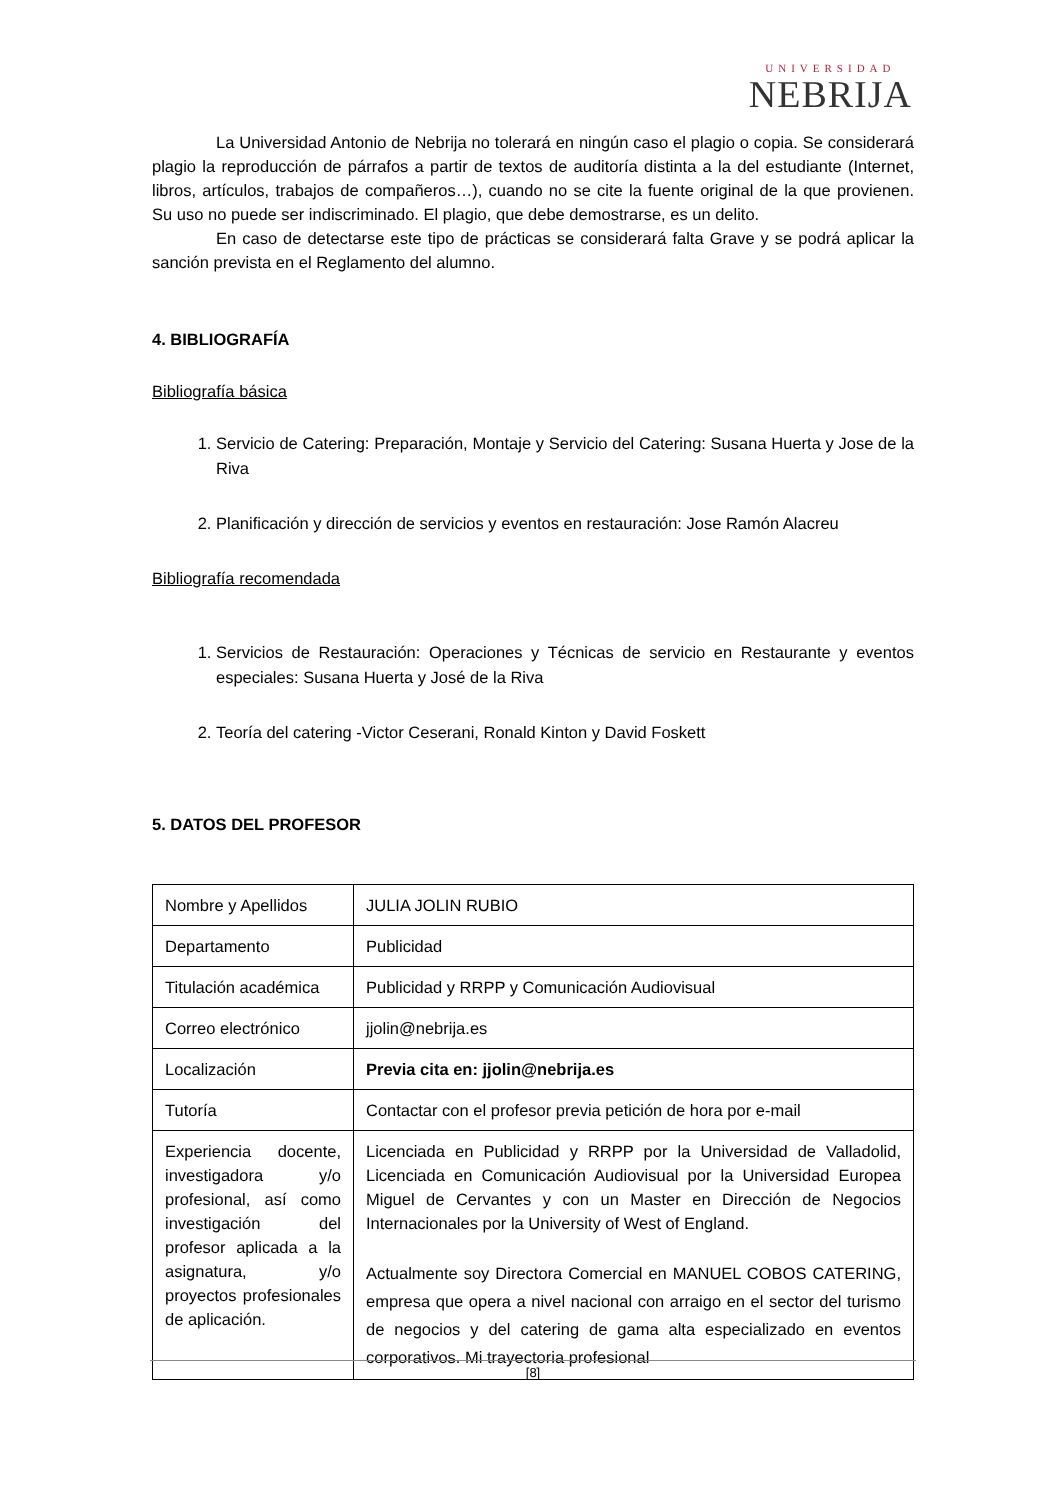UNIVERSIDAD
NEBRIJA
La Universidad Antonio de Nebrija no tolerará en ningún caso el plagio o copia. Se considerará plagio la reproducción de párrafos a partir de textos de auditoría distinta a la del estudiante (Internet, libros, artículos, trabajos de compañeros…), cuando no se cite la fuente original de la que provienen. Su uso no puede ser indiscriminado. El plagio, que debe demostrarse, es un delito.
En caso de detectarse este tipo de prácticas se considerará falta Grave y se podrá aplicar la sanción prevista en el Reglamento del alumno.
4. BIBLIOGRAFÍA
Bibliografía básica
1. Servicio de Catering: Preparación, Montaje y Servicio del Catering: Susana Huerta y Jose de la Riva
2. Planificación y dirección de servicios y eventos en restauración: Jose Ramón Alacreu
Bibliografía recomendada
1. Servicios de Restauración: Operaciones y Técnicas de servicio en Restaurante y eventos especiales: Susana Huerta y José de la Riva
2. Teoría del catering -Victor Ceserani, Ronald Kinton y David Foskett
5. DATOS DEL PROFESOR
| Nombre y Apellidos | JULIA JOLIN RUBIO |
| Departamento | Publicidad |
| Titulación académica | Publicidad y RRPP y Comunicación Audiovisual |
| Correo electrónico | jjolin@nebrija.es |
| Localización | Previa cita en: jjolin@nebrija.es |
| Tutoría | Contactar con el profesor previa petición de hora por e-mail |
| Experiencia docente, investigadora y/o profesional, así como investigación del profesor aplicada a la asignatura, y/o proyectos profesionales de aplicación. | Licenciada en Publicidad y RRPP por la Universidad de Valladolid, Licenciada en Comunicación Audiovisual por la Universidad Europea Miguel de Cervantes y con un Master en Dirección de Negocios Internacionales por la University of West of England. Actualmente soy Directora Comercial en MANUEL COBOS CATERING, empresa que opera a nivel nacional con arraigo en el sector del turismo de negocios y del catering de gama alta especializado en eventos corporativos. Mi trayectoria profesional |
[8]